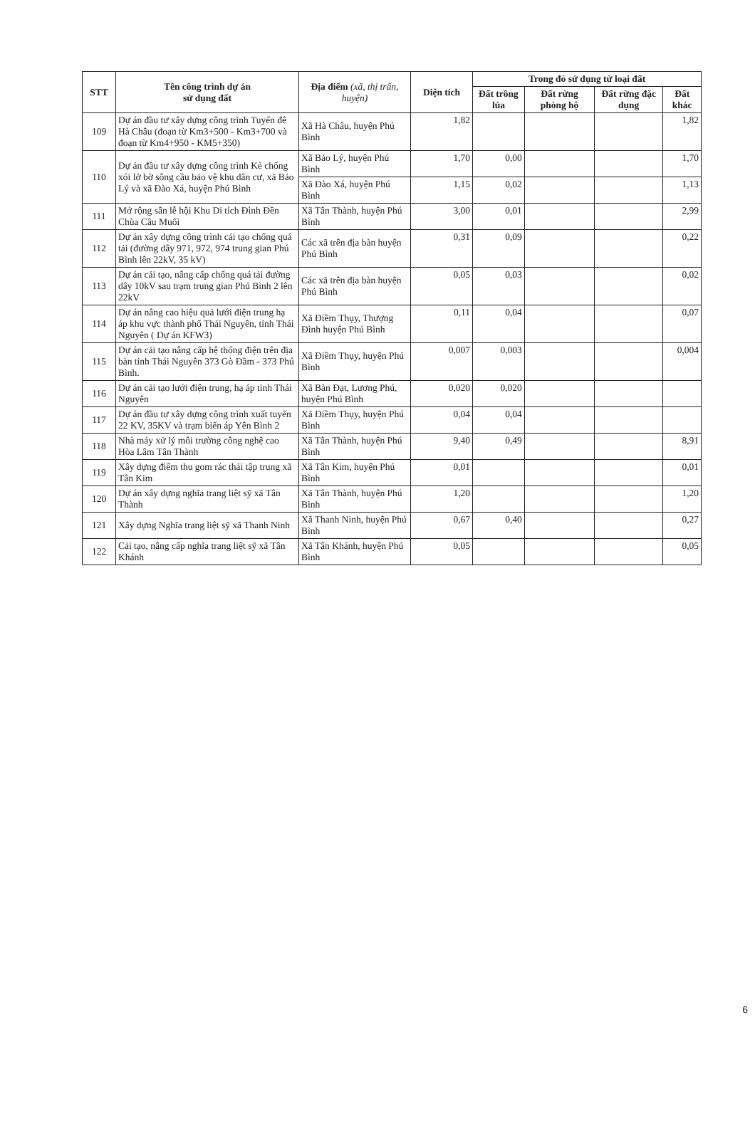| STT | Tên công trình dự án sử dụng đất | Địa điểm (xã, thị trấn, huyện) | Diện tích | Trong đó sử dụng từ loại đất | | | |
| --- | --- | --- | --- | --- | --- | --- | --- |
| | | | | Đất trồng lúa | Đất rừng phòng hộ | Đất rừng đặc dụng | Đất khác |
| 109 | Dự án đầu tư xây dựng công trình Tuyến đê Hà Châu (đoạn từ Km3+500 - Km3+700 và đoạn từ Km4+950 - KM5+350) | Xã Hà Châu, huyện Phú Bình | 1,82 | | | | 1,82 |
| 110 | Dự án đầu tư xây dựng công trình Kè chống xói lở bờ sông cầu bảo vệ khu dân cư, xã Bảo Lý và xã Đào Xá, huyện Phú Bình | Xã Bảo Lý, huyện Phú Bình | 1,70 | 0,00 | | | 1,70 |
| | | Xã Đào Xá, huyện Phú Bình | 1,15 | 0,02 | | | 1,13 |
| 111 | Mở rộng sân lễ hội Khu Di tích Đình Đền Chùa Cầu Muối | Xã Tân Thành, huyện Phú Bình | 3,00 | 0,01 | | | 2,99 |
| 112 | Dự án xây dựng công trình cải tạo chống quá tải (đường dây 971, 972, 974 trung gian Phú Bình lên 22kV, 35 kV) | Các xã trên địa bàn huyện Phú Bình | 0,31 | 0,09 | | | 0,22 |
| 113 | Dự án cải tạo, nâng cấp chống quá tải đường dây 10kV sau trạm trung gian Phú Bình 2 lên 22kV | Các xã trên địa bàn huyện Phú Bình | 0,05 | 0,03 | | | 0,02 |
| 114 | Dự án nâng cao hiệu quả lưới điện trung hạ áp khu vực thành phố Thái Nguyên, tỉnh Thái Nguyên ( Dự án KFW3) | Xã Điềm Thụy, Thượng Đình huyện Phú Bình | 0,11 | 0,04 | | | 0,07 |
| 115 | Dự án cải tạo nâng cấp hệ thống điện trên địa bàn tỉnh Thái Nguyên 373 Gò Đầm - 373 Phú Bình. | Xã Điềm Thụy, huyện Phú Bình | 0,007 | 0,003 | | | 0,004 |
| 116 | Dự án cải tạo lưới điện trung, hạ áp tỉnh Thái Nguyên | Xã Bàn Đạt, Lương Phú, huyện Phú Bình | 0,020 | 0,020 | | | |
| 117 | Dự án đầu tư xây dựng công trình xuất tuyến 22 KV, 35KV và trạm biến áp Yên Bình 2 | Xã Điềm Thụy, huyện Phú Bình | 0,04 | 0,04 | | | |
| 118 | Nhà máy xử lý môi trường công nghệ cao Hòa Lâm Tân Thành | Xã Tân Thành, huyện Phú Bình | 9,40 | 0,49 | | | 8,91 |
| 119 | Xây dựng điểm thu gom rác thải tập trung xã Tân Kim | Xã Tân Kim, huyện Phú Bình | 0,01 | | | | 0,01 |
| 120 | Dự án xây dựng nghĩa trang liệt sỹ xã Tân Thành | Xã Tân Thành, huyện Phú Bình | 1,20 | | | | 1,20 |
| 121 | Xây dựng Nghĩa trang liệt sỹ xã Thanh Ninh | Xã Thanh Ninh, huyện Phú Bình | 0,67 | 0,40 | | | 0,27 |
| 122 | Cải tạo, nâng cấp nghĩa trang liệt sỹ xã Tân Khánh | Xã Tân Khánh, huyện Phú Bình | 0,05 | | | | 0,05 |
6